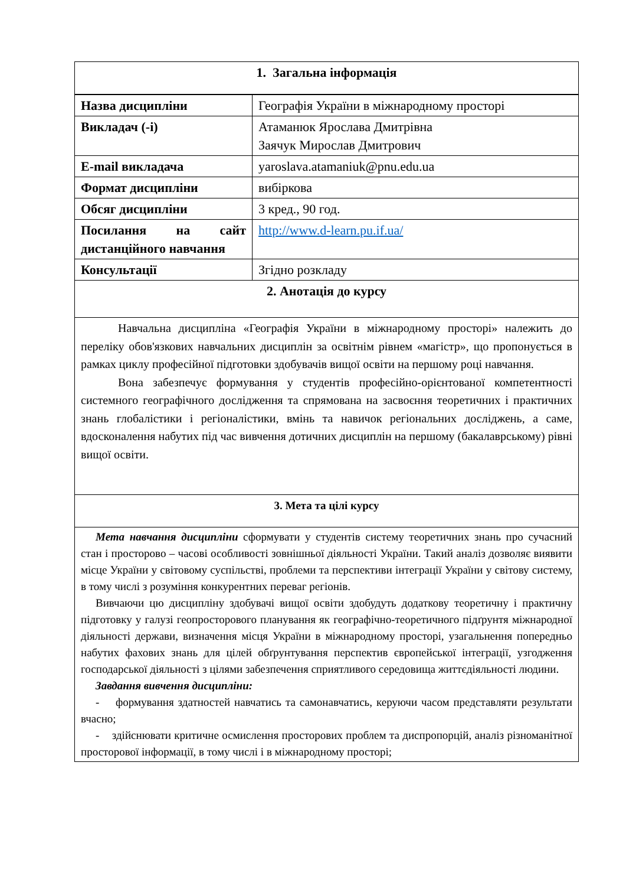| 1. Загальна інформація | |
| --- | --- |
| Назва дисципліни | Географія України в міжнародному просторі |
| Викладач (-і) | Атаманюк Ярослава Дмитрівна Заячук Мирослав Дмитрович |
| E-mail викладача | yaroslava.atamaniuk@pnu.edu.ua |
| Формат дисципліни | вибіркова |
| Обсяг дисципліни | 3 кред., 90 год. |
| Посилання на сайт дистанційного навчання | http://www.d-learn.pu.if.ua/ |
| Консультації | Згідно розкладу |
| 2. Анотація до курсу | |
| Навчальна дисципліна «Географія України в міжнародному просторі» належить до переліку обов'язкових навчальних дисциплін за освітнім рівнем «магістр», що пропонується в рамках циклу професійної підготовки здобувачів вищої освіти на першому році навчання. Вона забезпечує формування у студентів професійно-орієнтованої компетентності системного географічного дослідження та спрямована на засвоєння теоретичних і практичних знань глобалістики і регіоналістики, вмінь та навичок регіональних досліджень, а саме, вдосконалення набутих під час вивчення дотичних дисциплін на першому (бакалаврському) рівні вищої освіти. | |
| 3. Мета та цілі курсу | |
| Мета навчання дисципліни сформувати у студентів систему теоретичних знань про сучасний стан і просторово – часові особливості зовнішньої діяльності України. Такий аналіз дозволяє виявити місце України у світовому суспільстві, проблеми та перспективи інтеграції України у світову систему, в тому числі з розуміння конкурентних переваг регіонів. Вивчаючи цю дисципліну здобувачі вищої освіти здобудуть додаткову теоретичну і практичну підготовку у галузі геопросторового планування як географічно-теоретичного підґрунтя міжнародної діяльності держави, визначення місця України в міжнародному просторі, узагальнення попередньо набутих фахових знань для цілей обґрунтування перспектив європейської інтеграції, узгодження господарської діяльності з цілями забезпечення сприятливого середовища життєдіяльності людини. Завдання вивчення дисципліни: - формування здатностей навчатись та самонавчатись, керуючи часом представляти результати вчасно; - здійснювати критичне осмислення просторових проблем та диспропорцій, аналіз різноманітної просторової інформації, в тому числі і в міжнародному просторі; | |